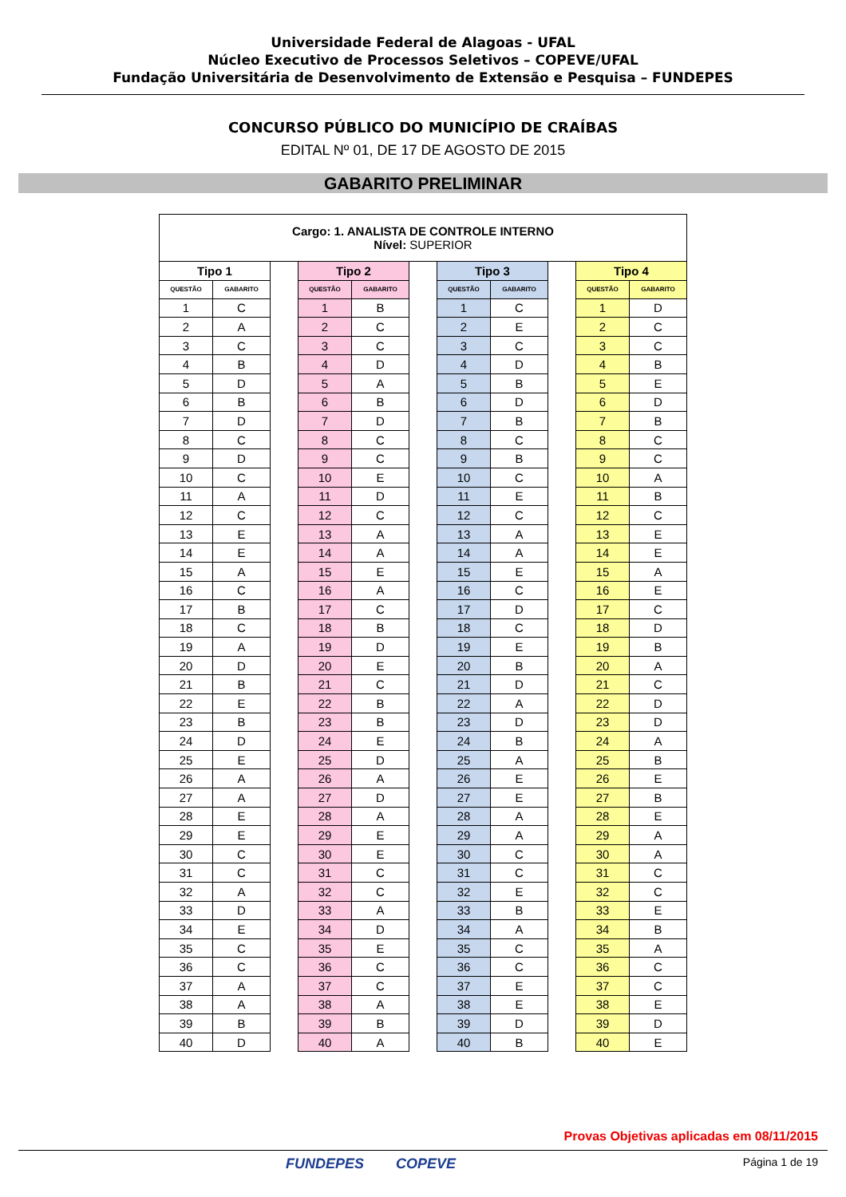Universidade Federal de Alagoas - UFAL
Núcleo Executivo de Processos Seletivos – COPEVE/UFAL
Fundação Universitária de Desenvolvimento de Extensão e Pesquisa – FUNDEPES
CONCURSO PÚBLICO DO MUNICÍPIO DE CRAÍBAS
EDITAL Nº 01, DE 17 DE AGOSTO DE 2015
GABARITO PRELIMINAR
| Cargo: 1. ANALISTA DE CONTROLE INTERNO Nível: SUPERIOR | | | | | | | | | | |
| --- | --- | --- | --- | --- | --- | --- | --- | --- | --- | --- |
| Tipo 1 | | | Tipo 2 | | | Tipo 3 | | | Tipo 4 | |
| QUESTÃO | GABARITO | | QUESTÃO | GABARITO | | QUESTÃO | GABARITO | | QUESTÃO | GABARITO |
| 1 | C | | 1 | B | | 1 | C | | 1 | D |
| 2 | A | | 2 | C | | 2 | E | | 2 | C |
| 3 | C | | 3 | C | | 3 | C | | 3 | C |
| 4 | B | | 4 | D | | 4 | D | | 4 | B |
| 5 | D | | 5 | A | | 5 | B | | 5 | E |
| 6 | B | | 6 | B | | 6 | D | | 6 | D |
| 7 | D | | 7 | D | | 7 | B | | 7 | B |
| 8 | C | | 8 | C | | 8 | C | | 8 | C |
| 9 | D | | 9 | C | | 9 | B | | 9 | C |
| 10 | C | | 10 | E | | 10 | C | | 10 | A |
| 11 | A | | 11 | D | | 11 | E | | 11 | B |
| 12 | C | | 12 | C | | 12 | C | | 12 | C |
| 13 | E | | 13 | A | | 13 | A | | 13 | E |
| 14 | E | | 14 | A | | 14 | A | | 14 | E |
| 15 | A | | 15 | E | | 15 | E | | 15 | A |
| 16 | C | | 16 | A | | 16 | C | | 16 | E |
| 17 | B | | 17 | C | | 17 | D | | 17 | C |
| 18 | C | | 18 | B | | 18 | C | | 18 | D |
| 19 | A | | 19 | D | | 19 | E | | 19 | B |
| 20 | D | | 20 | E | | 20 | B | | 20 | A |
| 21 | B | | 21 | C | | 21 | D | | 21 | C |
| 22 | E | | 22 | B | | 22 | A | | 22 | D |
| 23 | B | | 23 | B | | 23 | D | | 23 | D |
| 24 | D | | 24 | E | | 24 | B | | 24 | A |
| 25 | E | | 25 | D | | 25 | A | | 25 | B |
| 26 | A | | 26 | A | | 26 | E | | 26 | E |
| 27 | A | | 27 | D | | 27 | E | | 27 | B |
| 28 | E | | 28 | A | | 28 | A | | 28 | E |
| 29 | E | | 29 | E | | 29 | A | | 29 | A |
| 30 | C | | 30 | E | | 30 | C | | 30 | A |
| 31 | C | | 31 | C | | 31 | C | | 31 | C |
| 32 | A | | 32 | C | | 32 | E | | 32 | C |
| 33 | D | | 33 | A | | 33 | B | | 33 | E |
| 34 | E | | 34 | D | | 34 | A | | 34 | B |
| 35 | C | | 35 | E | | 35 | C | | 35 | A |
| 36 | C | | 36 | C | | 36 | C | | 36 | C |
| 37 | A | | 37 | C | | 37 | E | | 37 | C |
| 38 | A | | 38 | A | | 38 | E | | 38 | E |
| 39 | B | | 39 | B | | 39 | D | | 39 | D |
| 40 | D | | 40 | A | | 40 | B | | 40 | E |
Provas Objetivas aplicadas em 08/11/2015
FUNDEPES COPEVE Página 1 de 19